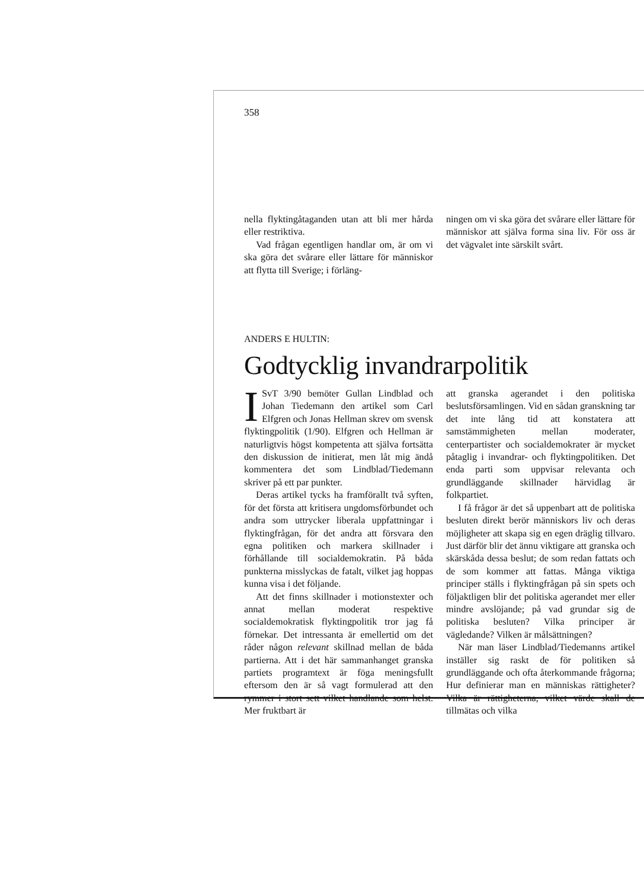358
nella flyktingåtaganden utan att bli mer hårda eller restriktiva.
Vad frågan egentligen handlar om, är om vi ska göra det svårare eller lättare för människor att flytta till Sverige; i förläng-
ningen om vi ska göra det svårare eller lättare för människor att själva forma sina liv. För oss är det vägvalet inte särskilt svårt.
ANDERS E HULTIN:
Godtycklig invandrarpolitik
ISvT 3/90 bemöter Gullan Lindblad och Johan Tiedemann den artikel som Carl Elfgren och Jonas Hellman skrev om svensk flyktingpolitik (1/90). Elfgren och Hellman är naturligtvis högst kompetenta att själva fortsätta den diskussion de initierat, men låt mig ändå kommentera det som Lindblad/Tiedemann skriver på ett par punkter.
Deras artikel tycks ha framförallt två syften, för det första att kritisera ungdomsförbundet och andra som uttrycker liberala uppfattningar i flyktingfrågan, för det andra att försvara den egna politiken och markera skillnader i förhållande till socialdemokratin. På båda punkterna misslyckas de fatalt, vilket jag hoppas kunna visa i det följande.
Att det finns skillnader i motionstexter och annat mellan moderat respektive socialdemokratisk flyktingpolitik tror jag få förnekar. Det intressanta är emellertid om det råder någon relevant skillnad mellan de båda partierna. Att i det här sammanhanget granska partiets programtext är föga meningsfullt eftersom den är så vagt formulerad att den rymmer i stort sett vilket handlande som helst. Mer fruktbart är
att granska agerandet i den politiska beslutsförsamlingen. Vid en sådan granskning tar det inte lång tid att konstatera att samstämmigheten mellan moderater, centerpartister och socialdemokrater är mycket påtaglig i invandrar- och flyktingpolitiken. Det enda parti som uppvisar relevanta och grundläggande skillnader härvidlag är folkpartiet.
I få frågor är det så uppenbart att de politiska besluten direkt berör människors liv och deras möjligheter att skapa sig en egen dräglig tillvaro. Just därför blir det ännu viktigare att granska och skärskåda dessa beslut; de som redan fattats och de som kommer att fattas. Många viktiga principer ställs i flyktingfrågan på sin spets och följaktligen blir det politiska agerandet mer eller mindre avslöjande; på vad grundar sig de politiska besluten? Vilka principer är vägledande? Vilken är målsättningen?
När man läser Lindblad/Tiedemanns artikel inställer sig raskt de för politiken så grundläggande och ofta återkommande frågorna; Hur definierar man en människas rättigheter? Vilka är rättigheterna, vilket värde skall de tillmätas och vilka